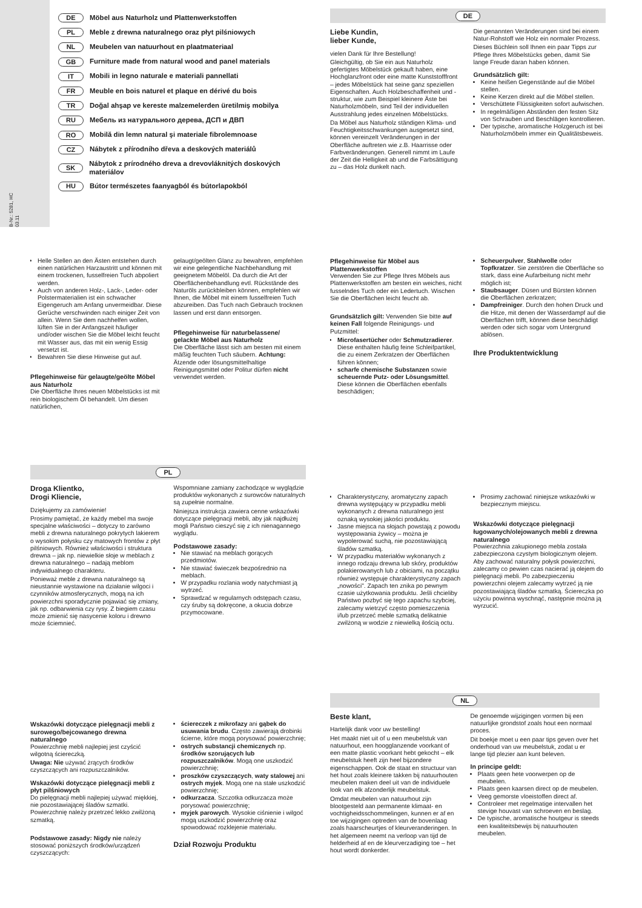B-Nr.: 5281, HC 03.11
DE Möbel aus Naturholz und Plattenwerkstoffen
PL Meble z drewna naturalnego oraz płyt pilśniowych
NL Meubelen van natuurhout en plaatmateriaal
GB Furniture made from natural wood and panel materials
IT Mobili in legno naturale e materiali pannellati
FR Meuble en bois naturel et plaque en dérivé du bois
TR Doğal ahşap ve kereste malzemelerden üretilmiş mobilya
RU Мебель из натурального дерева, ДСП и ДВП
RO Mobilă din lemn natural şi materiale fibrolemnoase
CZ Nábytek z přírodního dřeva a deskových materiálů
SK Nábytok z prírodného dreva a drevovláknitých doskových materiálov
HU Bútor természetes faanyagból és bútorlapokból
DE
Liebe Kundin,
lieber Kunde,
vielen Dank für Ihre Bestellung!
Gleichgültig, ob Sie ein aus Naturholz gefertigtes Möbelstück gekauft haben, eine Hochglanzfront oder eine matte Kunststofffront – jedes Möbelstück hat seine ganz speziellen Eigenschaften. Auch Holzbeschaffenheit und -struktur, wie zum Beispiel kleinere Äste bei Naturholzmöbeln, sind Teil der individuellen Ausstrahlung jedes einzelnen Möbelstücks.
Da Möbel aus Naturholz ständigen Klima- und Feuchtigkeitsschwankungen ausgesetzt sind, können vereinzelt Veränderungen in der Oberfläche auftreten wie z.B. Haarrisse oder Farbveränderungen. Generell nimmt im Laufe der Zeit die Helligkeit ab und die Farbsättigung zu – das Holz dunkelt nach.
Die genannten Veränderungen sind bei einem Natur-Rohstoff wie Holz ein normaler Prozess.
Dieses Büchlein soll Ihnen ein paar Tipps zur Pflege Ihres Möbelstücks geben, damit Sie lange Freude daran haben können.
Grundsätzlich gilt:
Keine heißen Gegenstände auf die Möbel stellen.
Keine Kerzen direkt auf die Möbel stellen.
Verschüttete Flüssigkeiten sofort aufwischen.
In regelmäßigen Abständen den festen Sitz von Schrauben und Beschlägen kontrollieren.
Der typische, aromatische Holzgeruch ist bei Naturholzmöbeln immer ein Qualitätsbeweis.
Helle Stellen an den Ästen entstehen durch einen natürlichen Harzaustritt und können mit einem trockenen, fusselfreien Tuch abpoliert werden.
Auch von anderen Holz-, Lack-, Leder- oder Polstermaterialien ist ein schwacher Eigengeruch am Anfang unvermeidbar. Diese Gerüche verschwinden nach einiger Zeit von allein. Wenn Sie dem nachhelfen wollen, lüften Sie in der Anfangszeit häufiger und/oder wischen Sie die Möbel leicht feucht mit Wasser aus, das mit ein wenig Essig versetzt ist.
Bewahren Sie diese Hinweise gut auf.
Pflegehinweise für gelaugte/geölte Möbel aus Naturholz
Die Oberfläche Ihres neuen Möbelstücks ist mit rein biologischem Öl behandelt. Um diesen natürlichen,
gelaugt/geölten Glanz zu bewahren, empfehlen wir eine gelegentliche Nachbehandlung mit geeignetem Möbelöl. Da durch die Art der Oberflächenbehandlung evtl. Rückstände des Naturöls zurückbleiben können, empfehlen wir Ihnen, die Möbel mit einem fusselfreien Tuch abzureiben. Das Tuch nach Gebrauch trocknen lassen und erst dann entsorgen.
Pflegehinweise für naturbelassene/ gelackte Möbel aus Naturholz
Die Oberfläche lässt sich am besten mit einem mäßig feuchten Tuch säubern. Achtung: Ätzende oder lösungsmittelhaltige Reinigungsmittel oder Politur dürfen nicht verwendet werden.
Pflegehinweise für Möbel aus Plattenwerkstoffen
Verwenden Sie zur Pflege Ihres Möbels aus Plattenwerkstoffen am besten ein weiches, nicht fusselndes Tuch oder ein Ledertuch. Wischen Sie die Oberflächen leicht feucht ab.
Grundsätzlich gilt: Verwenden Sie bitte auf keinen Fall folgende Reinigungs- und Putzmittel:
Microfasertücher oder Schmutzradierer. Diese enthalten häufig feine Schleifpartikel, die zu einem Zerkratzen der Oberflächen führen können;
scharfe chemische Substanzen sowie scheuernde Putz- oder Lösungsmittel. Diese können die Oberflächen ebenfalls beschädigen;
Scheuerpulver, Stahlwolle oder Topfkratzer. Sie zerstören die Oberfläche so stark, dass eine Aufarbeitung nicht mehr möglich ist;
Staubsauger. Düsen und Bürsten können die Oberflächen zerkratzen;
Dampfreiniger. Durch den hohen Druck und die Hitze, mit denen der Wasserdampf auf die Oberflächen trifft, können diese beschädigt werden oder sich sogar vom Untergrund ablösen.
Ihre Produktentwicklung
PL
Droga Klientko,
Drogi Kliencie,
Dziękujemy za zamówienie!
Prosimy pamiętać, że każdy mebel ma swoje specjalne właściwości – dotyczy to zarówno mebli z drewna naturalnego pokrytych lakierem o wysokim połysku czy matowych frontów z płyt pilśniowych. Również właściwości i struktura drewna – jak np. niewielkie słoje w meblach z drewna naturalnego – nadają meblom indywidualnego charakteru.
Ponieważ meble z drewna naturalnego są nieustannie wystawione na działanie wilgoci i czynników atmosferycznych, mogą na ich powierzchni sporadycznie pojawiać się zmiany, jak np. odbarwienia czy rysy. Z biegiem czasu może zmienić się nasycenie koloru i drewno może ściemnieć.
Wspomniane zamiany zachodzące w wyglądzie produktów wykonanych z surowców naturalnych są zupełnie normalne.
Niniejsza instrukcja zawiera cenne wskazówki dotyczące pielęgnacji mebli, aby jak najdłużej mogli Państwo cieszyć się z ich nienagannego wyglądu.
Podstawowe zasady:
Nie stawiać na meblach gorących przedmiotów.
Nie stawiać świeczek bezpośrednio na meblach.
W przypadku rozlania wody natychmiast ją wytrzeć.
Sprawdzać w regularnych odstępach czasu, czy śruby są dokręcone, a okucia dobrze przymocowane.
Charakterystyczny, aromatyczny zapach drewna występujący w przypadku mebli wykonanych z drewna naturalnego jest oznaką wysokiej jakości produktu.
Jasne miejsca na słojach powstają z powodu występowania żywicy – można je wypolerować suchą, nie pozostawiającą śladów szmatką.
W przypadku materiałów wykonanych z innego rodzaju drewna lub skóry, produktów polakierowanych lub z obiciami, na początku również występuje charakterystyczny zapach „nowości". Zapach ten znika po pewnym czasie użytkowania produktu. Jeśli chcieliby Państwo pozbyć się tego zapachu szybciej, zalecamy wietrzyć często pomieszczenia i/lub przetrzeć meble szmatką delikatnie zwilżoną w wodzie z niewielką ilością octu.
Prosimy zachować niniejsze wskazówki w bezpiecznym miejscu.
Wskazówki dotyczące pielęgnacji ługowanych/olejowanych mebli z drewna naturalnego
Powierzchnia zakupionego mebla została zabezpieczona czystym biologicznym olejem. Aby zachować naturalny połysk powierzchni, zalecamy co pewien czas nacierać ją olejem do pielęgnacji mebli. Po zabezpieczeniu powierzchni olejem zalecamy wytrzeć ją nie pozostawiającą śladów szmatką. Ściereczka po użyciu powinna wyschnąć, następnie można ją wyrzucić.
Wskazówki dotyczące pielęgnacji mebli z surowego/bejcowanego drewna naturalnego
Powierzchnię mebli najlepiej jest czyścić wilgotną ściereczką.
Uwaga: Nie używać żrących środków czyszczących ani rozpuszczalników.
Wskazówki dotyczące pielęgnacji mebli z płyt pilśniowych
Do pielęgnacji mebli najlepiej używać miękkiej, nie pozostawiającej śladów szmatki. Powierzchnię należy przetrzeć lekko zwilżoną szmatką.
Podstawowe zasady: Nigdy nie należy stosować poniższych środków/urządzeń czyszczących:
ściereczek z mikrofazy ani gąbek do usuwania brudu. Często zawierają drobinki ścierne, które mogą porysować powierzchnię;
ostrych substancji chemicznych np. środków szorujących lub rozpuszczalników. Mogą one uszkodzić powierzchnię;
proszków czyszczących, waty stalowej ani ostrych myjek. Mogą one na stałe uszkodzić powierzchnię;
odkurzacza. Szczotka odkurzacza może porysować powierzchnię;
myjek parowych. Wysokie ciśnienie i wilgoć mogą uszkodzić powierzchnię oraz spowodować rozklejenie materiału.
Dział Rozwoju Produktu
NL
Beste klant,
Hartelijk dank voor uw bestelling!
Het maakt niet uit of u een meubelstuk van natuurhout, een hoogglanzende voorkant of een matte plastic voorkant hebt gekocht – elk meubelstuk heeft zijn heel bijzondere eigenschappen. Ook de staat en structuur van het hout zoals kleinere takken bij natuurhouten meubelen maken deel uit van de individuele look van elk afzonderlijk meubelstuk.
Omdat meubelen van natuurhout zijn blootgesteld aan permanente klimaat- en vochtigheidsschommelingen, kunnen er af en toe wijzigingen optreden van de bovenlaag zoals haarscheurtjes of kleurveranderingen. In het algemeen neemt na verloop van tijd de helderheid af en de kleurverzadiging toe – het hout wordt donkerder.
De genoemde wijzigingen vormen bij een natuurlijke grondstof zoals hout een normaal proces.
Dit boekje moet u een paar tips geven over het onderhoud van uw meubelstuk, zodat u er lange tijd plezier aan kunt beleven.
In principe geldt:
Plaats geen hete voorwerpen op de meubelen.
Plaats geen kaarsen direct op de meubelen.
Veeg gemorste vloeistoffen direct af.
Controleer met regelmatige intervallen het stevige houvast van schroeven en beslag.
De typische, aromatische houtgeur is steeds een kwaliteitsbewijs bij natuurhouten meubelen.